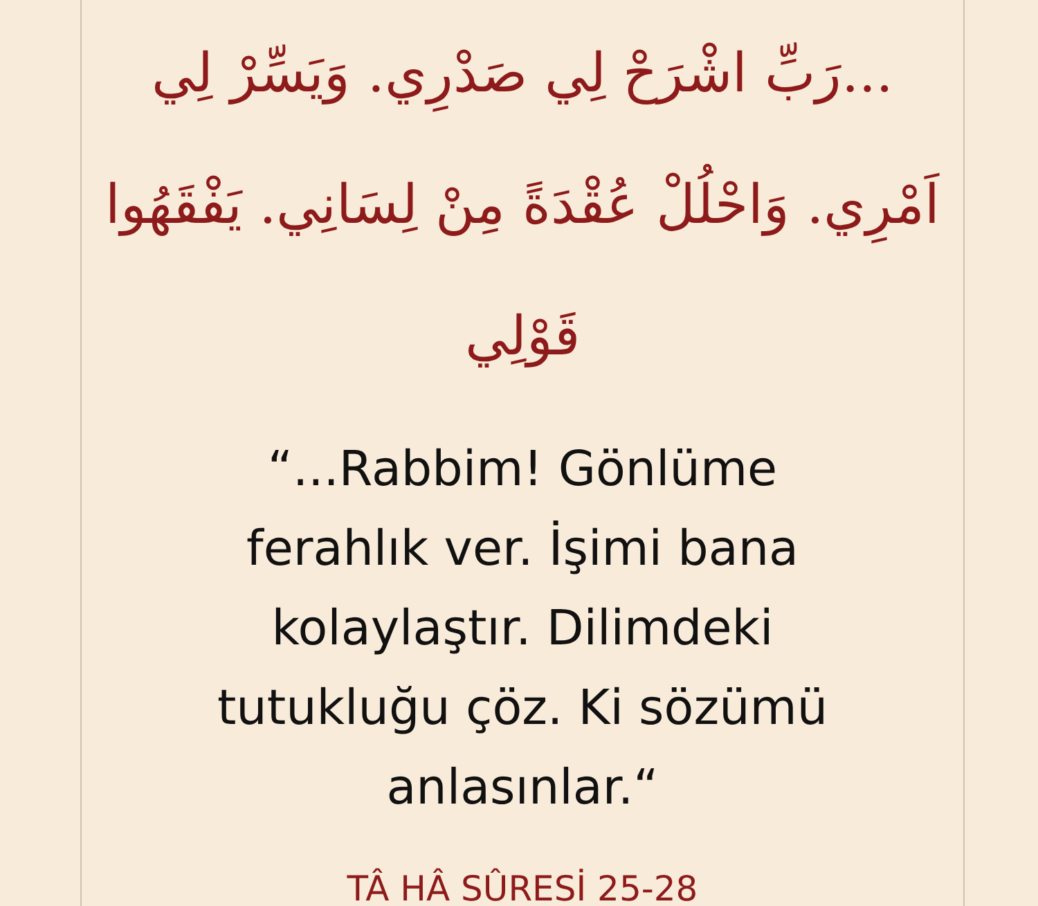...رَبِّ اشْرَحْ لِي صَدْرِي. وَيَسِّرْ لِي اَمْرِي. وَاحْلُلْ عُقْدَةً مِنْ لِسَانِي. يَفْقَهُوا قَوْلِي
“...Rabbim! Gönlüme
ferahlık ver. İşimi bana
kolaylaştır. Dilimdeki
tutukluğu çöz. Ki sözümü
anlasınlar.“
TÂ HÂ SÛRESİ 25-28